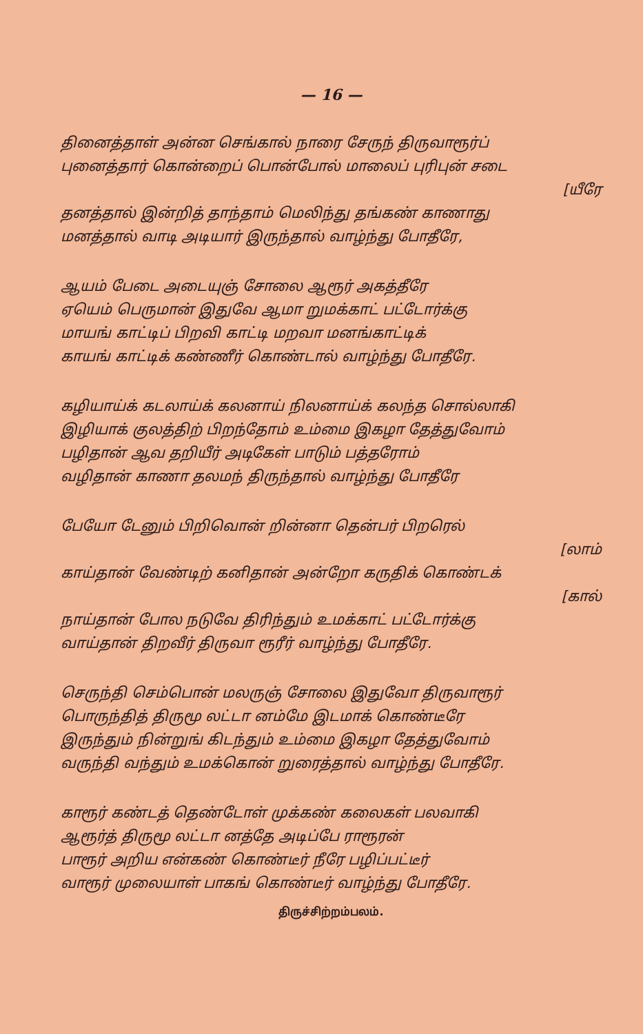— 16 —
தினைத்தாள் அன்ன செங்கால் நாரை சேருந் திருவாரூர்ப்
புனைத்தார் கொன்றைப் பொன்போல் மாலைப் புரிபுன் சடை
[யீரே
தனத்தால் இன்றித் தாந்தாம் மெலிந்து தங்கண் காணாது
மனத்தால் வாடி அடியார் இருந்தால் வாழ்ந்து போதீரே,
ஆயம் பேடை அடையுஞ் சோலை ஆரூர் அகத்தீரே
ஏயெம் பெருமான் இதுவே ஆமா றுமக்காட் பட்டோர்க்கு
மாயங் காட்டிப் பிறவி காட்டி மறவா மனங்காட்டிக்
காயங் காட்டிக் கண்ணீர் கொண்டால் வாழ்ந்து போதீரே.
கழியாய்க் கடலாய்க் கலனாய் நிலனாய்க் கலந்த சொல்லாகி
இழியாக் குலத்திற் பிறந்தோம் உம்மை இகழா தேத்துவோம்
பழிதான் ஆவ தறியீர் அடிகேள் பாடும் பத்தரோம்
வழிதான் காணா தலமந் திருந்தால் வாழ்ந்து போதீரே
பேயோ டேனும் பிறிவொன் றின்னா தென்பர் பிறரெல்
[லாம்
காய்தான் வேண்டிற் கனிதான் அன்றோ கருதிக் கொண்டக்
[கால்
நாய்தான் போல நடுவே திரிந்தும் உமக்காட் பட்டோர்க்கு
வாய்தான் திறவீர் திருவா ரூரீர் வாழ்ந்து போதீரே.
செருந்தி செம்பொன் மலருஞ் சோலை இதுவோ திருவாரூர்
பொருந்தித் திருமூ லட்டா னம்மே இடமாக் கொண்டீரே
இருந்தும் நின்றுங் கிடந்தும் உம்மை இகழா தேத்துவோம்
வருந்தி வந்தும் உமக்கொன் றுரைத்தால் வாழ்ந்து போதீரே.
காரூர் கண்டத் தெண்டோள் முக்கண் கலைகள் பலவாகி
ஆரூர்த் திருமூ லட்டா னத்தே அடிப்பே ராரூரன்
பாரூர் அறிய என்கண் கொண்டீர் நீரே பழிப்பட்டீர்
வாரூர் முலையாள் பாகங் கொண்டீர் வாழ்ந்து போதீரே.
திருச்சிற்றம்பலம்.